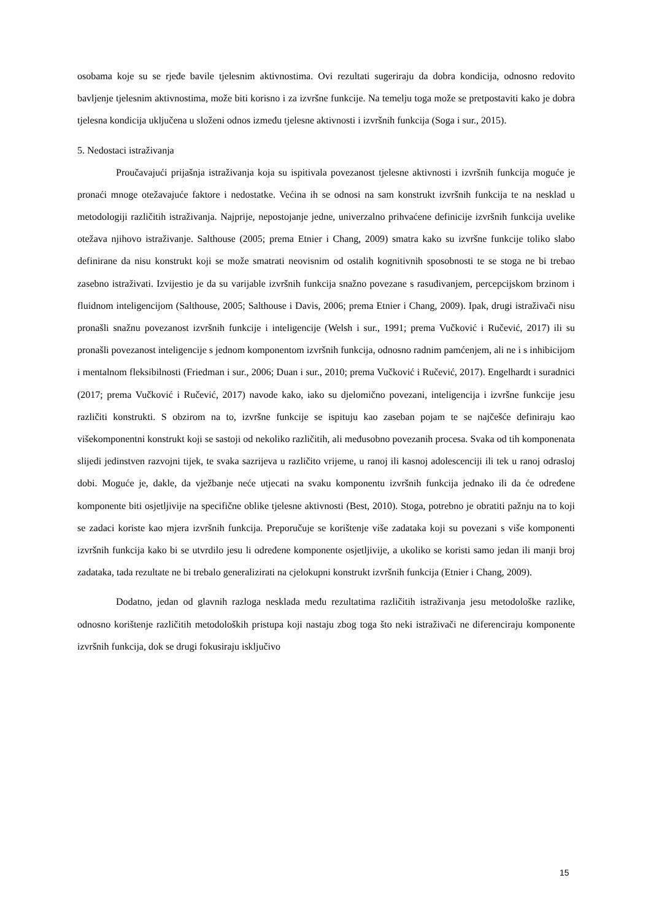osobama koje su se rjeđe bavile tjelesnim aktivnostima. Ovi rezultati sugeriraju da dobra kondicija, odnosno redovito bavljenje tjelesnim aktivnostima, može biti korisno i za izvršne funkcije. Na temelju toga može se pretpostaviti kako je dobra tjelesna kondicija uključena u složeni odnos između tjelesne aktivnosti i izvršnih funkcija (Soga i sur., 2015).
5. Nedostaci istraživanja
Proučavajući prijašnja istraživanja koja su ispitivala povezanost tjelesne aktivnosti i izvršnih funkcija moguće je pronaći mnoge otežavajuće faktore i nedostatke. Većina ih se odnosi na sam konstrukt izvršnih funkcija te na nesklad u metodologiji različitih istraživanja. Najprije, nepostojanje jedne, univerzalno prihvaćene definicije izvršnih funkcija uvelike otežava njihovo istraživanje. Salthouse (2005; prema Etnier i Chang, 2009) smatra kako su izvršne funkcije toliko slabo definirane da nisu konstrukt koji se može smatrati neovisnim od ostalih kognitivnih sposobnosti te se stoga ne bi trebao zasebno istraživati. Izvijestio je da su varijable izvršnih funkcija snažno povezane s rasuđivanjem, percepcijskom brzinom i fluidnom inteligencijom (Salthouse, 2005; Salthouse i Davis, 2006; prema Etnier i Chang, 2009). Ipak, drugi istraživači nisu pronašli snažnu povezanost izvršnih funkcije i inteligencije (Welsh i sur., 1991; prema Vučković i Ručević, 2017) ili su pronašli povezanost inteligencije s jednom komponentom izvršnih funkcija, odnosno radnim pamćenjem, ali ne i s inhibicijom i mentalnom fleksibilnosti (Friedman i sur., 2006; Duan i sur., 2010; prema Vučković i Ručević, 2017). Engelhardt i suradnici (2017; prema Vučković i Ručević, 2017) navode kako, iako su djelomično povezani, inteligencija i izvršne funkcije jesu različiti konstrukti. S obzirom na to, izvršne funkcije se ispituju kao zaseban pojam te se najčešće definiraju kao višekomponentni konstrukt koji se sastoji od nekoliko različitih, ali međusobno povezanih procesa. Svaka od tih komponenata slijedi jedinstven razvojni tijek, te svaka sazrijeva u različito vrijeme, u ranoj ili kasnoj adolescenciji ili tek u ranoj odrasloj dobi. Moguće je, dakle, da vježbanje neće utjecati na svaku komponentu izvršnih funkcija jednako ili da će određene komponente biti osjetljivije na specifične oblike tjelesne aktivnosti (Best, 2010). Stoga, potrebno je obratiti pažnju na to koji se zadaci koriste kao mjera izvršnih funkcija. Preporučuje se korištenje više zadataka koji su povezani s više komponenti izvršnih funkcija kako bi se utvrdilo jesu li određene komponente osjetljivije, a ukoliko se koristi samo jedan ili manji broj zadataka, tada rezultate ne bi trebalo generalizirati na cjelokupni konstrukt izvršnih funkcija (Etnier i Chang, 2009).
Dodatno, jedan od glavnih razloga nesklada među rezultatima različitih istraživanja jesu metodološke razlike, odnosno korištenje različitih metodoloških pristupa koji nastaju zbog toga što neki istraživači ne diferenciraju komponente izvršnih funkcija, dok se drugi fokusiraju isključivo
15